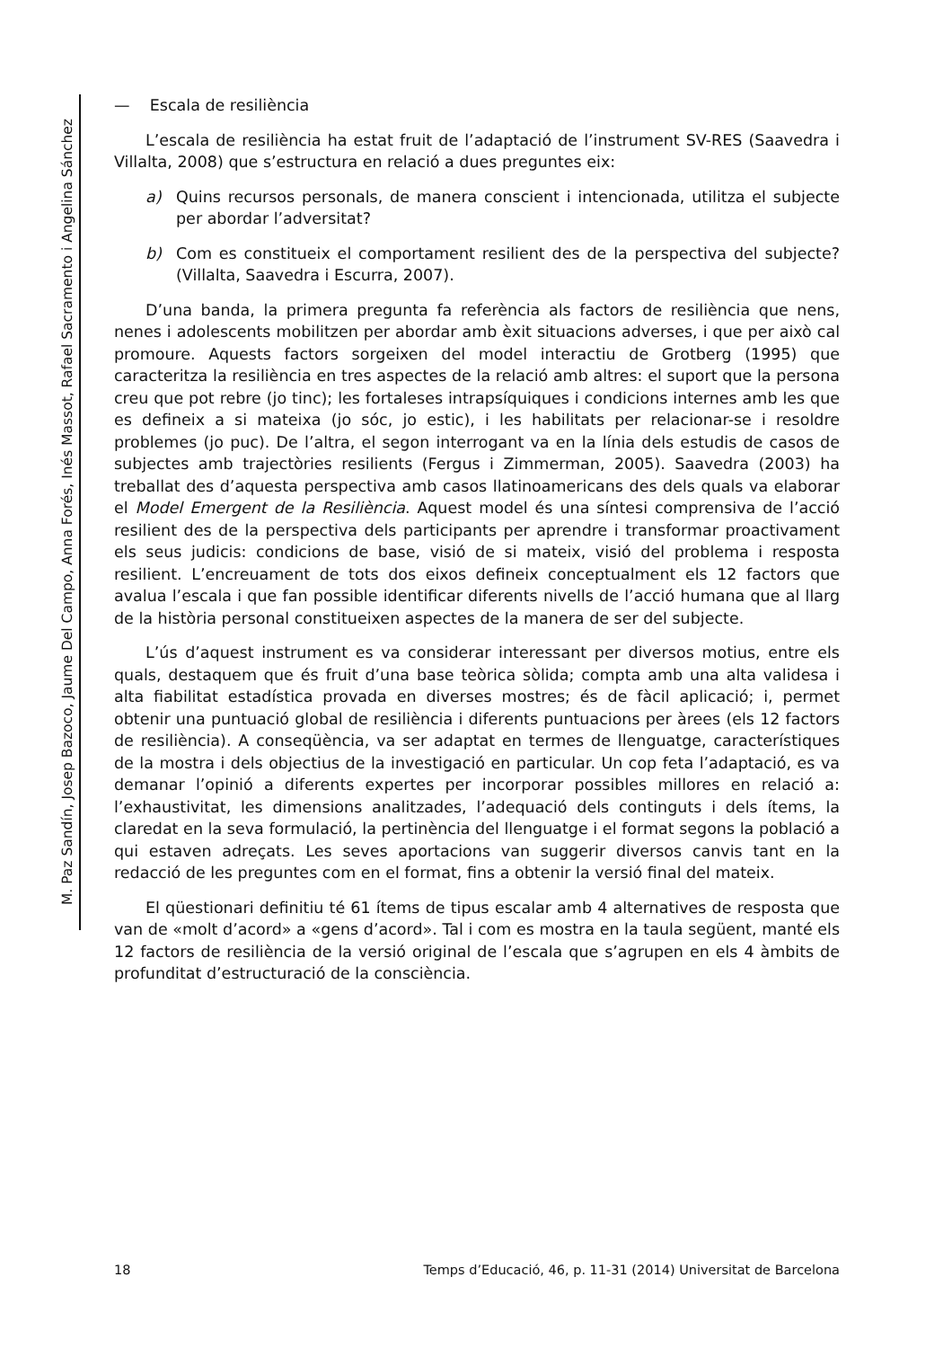M. Paz Sandín, Josep Bazoco, Jaume Del Campo, Anna Forés, Inés Massot, Rafael Sacramento i Angelina Sánchez
— Escala de resiliència
L’escala de resiliència ha estat fruit de l’adaptació de l’instrument SV-RES (Saavedra i Villalta, 2008) que s’estructura en relació a dues preguntes eix:
a)
Quins recursos personals, de manera conscient i intencionada, utilitza el subjecte per abordar l’adversitat?
b)
Com es constitueix el comportament resilient des de la perspectiva del subjecte? (Villalta, Saavedra i Escurra, 2007).
D’una banda, la primera pregunta fa referència als factors de resiliència que nens, nenes i adolescents mobilitzen per abordar amb èxit situacions adverses, i que per això cal promoure. Aquests factors sorgeixen del model interactiu de Grotberg (1995) que caracteritza la resiliència en tres aspectes de la relació amb altres: el suport que la persona creu que pot rebre (jo tinc); les fortaleses intrapsíquiques i condicions internes amb les que es defineix a si mateixa (jo sóc, jo estic), i les habilitats per relacionar-se i resoldre problemes (jo puc). De l’altra, el segon interrogant va en la línia dels estudis de casos de subjectes amb trajectòries resilients (Fergus i Zimmerman, 2005). Saavedra (2003) ha treballat des d’aquesta perspectiva amb casos llatinoamericans des dels quals va elaborar el Model Emergent de la Resiliència. Aquest model és una síntesi comprensiva de l’acció resilient des de la perspectiva dels participants per aprendre i transformar proactivament els seus judicis: condicions de base, visió de si mateix, visió del problema i resposta resilient. L’encreuament de tots dos eixos defineix conceptualment els 12 factors que avalua l’escala i que fan possible identificar diferents nivells de l’acció humana que al llarg de la història personal constitueixen aspectes de la manera de ser del subjecte.
L’ús d’aquest instrument es va considerar interessant per diversos motius, entre els quals, destaquem que és fruit d’una base teòrica sòlida; compta amb una alta validesa i alta fiabilitat estadística provada en diverses mostres; és de fàcil aplicació; i, permet obtenir una puntuació global de resiliència i diferents puntuacions per àrees (els 12 factors de resiliència). A conseqüència, va ser adaptat en termes de llenguatge, característiques de la mostra i dels objectius de la investigació en particular. Un cop feta l’adaptació, es va demanar l’opinió a diferents expertes per incorporar possibles millores en relació a: l’exhaustivitat, les dimensions analitzades, l’adequació dels continguts i dels ítems, la claredat en la seva formulació, la pertinència del llenguatge i el format segons la població a qui estaven adreçats. Les seves aportacions van suggerir diversos canvis tant en la redacció de les preguntes com en el format, fins a obtenir la versió final del mateix.
El qüestionari definitiu té 61 ítems de tipus escalar amb 4 alternatives de resposta que van de «molt d’acord» a «gens d’acord». Tal i com es mostra en la taula següent, manté els 12 factors de resiliència de la versió original de l’escala que s’agrupen en els 4 àmbits de profunditat d’estructuració de la consciència.
18 Temps d’Educació, 46, p. 11-31 (2014) Universitat de Barcelona